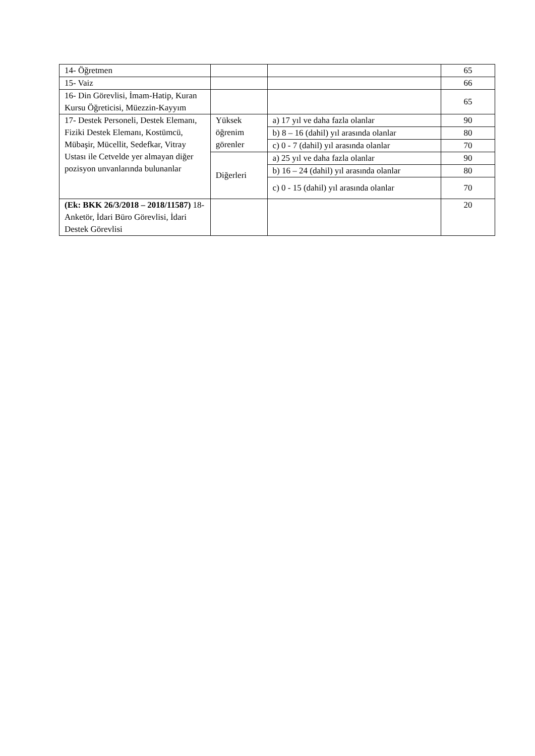| 14- Öğretmen | | | 65 |
| 15- Vaiz | | | 66 |
| 16- Din Görevlisi, İmam-Hatip, Kuran Kursu Öğreticisi, Müezzin-Kayyım | | | 65 |
| 17- Destek Personeli, Destek Elemanı, Fiziki Destek Elemanı, Kostümcü, Mübaşir, Mücellit, Sedefkar, Vitray Ustası ile Cetvelde yer almayan diğer pozisyon unvanlarında bulunanlar | Yüksek öğrenim görenler | a) 17 yıl ve daha fazla olanlar | 90 |
| | | b) 8 – 16 (dahil) yıl arasında olanlar | 80 |
| | | c) 0 - 7 (dahil) yıl arasında olanlar | 70 |
| | Diğerleri | a) 25 yıl ve daha fazla olanlar | 90 |
| | | b) 16 – 24 (dahil) yıl arasında olanlar | 80 |
| | | c) 0 - 15 (dahil) yıl arasında olanlar | 70 |
| (Ek: BKK 26/3/2018 – 2018/11587) 18- Anketör, İdari Büro Görevlisi, İdari Destek Görevlisi | | | 20 |